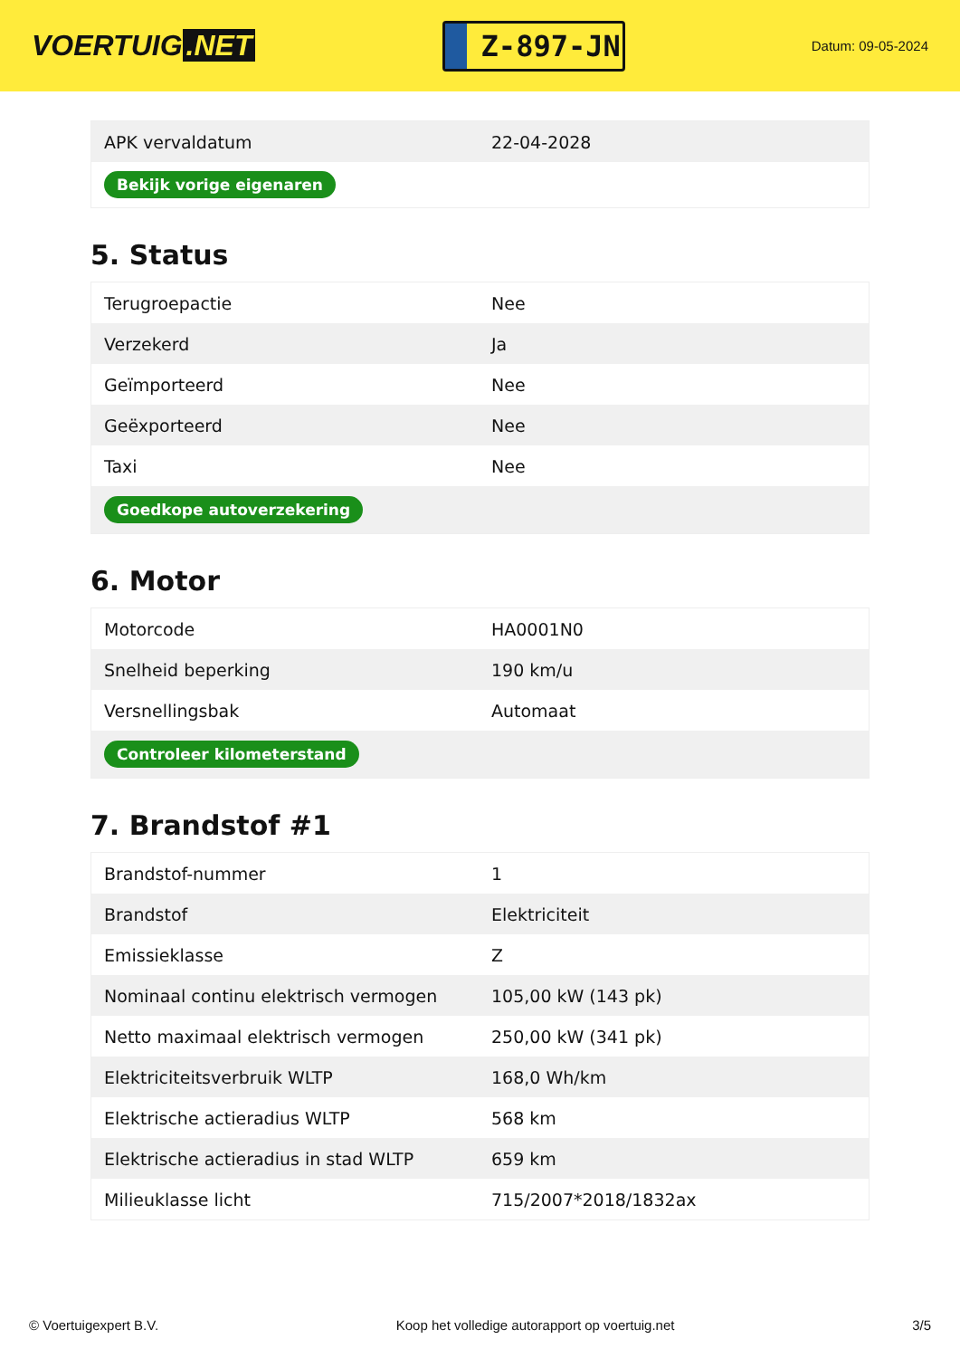VOERTUIG.NET
Z-897-JN
Datum: 09-05-2024
| APK vervaldatum | 22-04-2028 |
| Bekijk vorige eigenaren | |
5. Status
| Terugroepactie | Nee |
| Verzekerd | Ja |
| Geïmporteerd | Nee |
| Geëxporteerd | Nee |
| Taxi | Nee |
| Goedkope autoverzekering | |
6. Motor
| Motorcode | HA0001N0 |
| Snelheid beperking | 190 km/u |
| Versnellingsbak | Automaat |
| Controleer kilometerstand | |
7. Brandstof #1
| Brandstof-nummer | 1 |
| Brandstof | Elektriciteit |
| Emissieklasse | Z |
| Nominaal continu elektrisch vermogen | 105,00 kW (143 pk) |
| Netto maximaal elektrisch vermogen | 250,00 kW (341 pk) |
| Elektriciteitsverbruik WLTP | 168,0 Wh/km |
| Elektrische actieradius WLTP | 568 km |
| Elektrische actieradius in stad WLTP | 659 km |
| Milieuklasse licht | 715/2007*2018/1832ax |
© Voertuigexpert B.V. Koop het volledige autorapport op voertuig.net 3/5